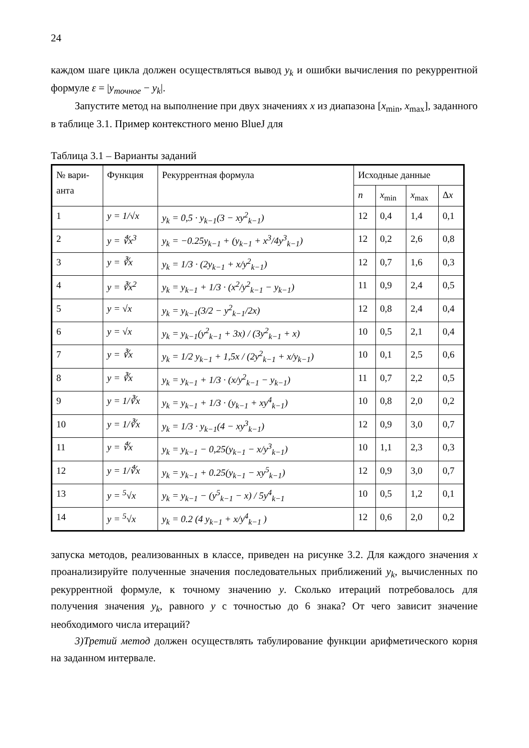24
каждом шаге цикла должен осуществляться вывод y<sub>k</sub> и ошибки вычисления по рекуррентной формуле ε = |y<sub>точное</sub> − y<sub>k</sub>|.
Запустите метод на выполнение при двух значениях x из диапазона [x<sub>min</sub>, x<sub>max</sub>], заданного в таблице 3.1. Пример контекстного меню BlueJ для
Таблица 3.1 – Варианты заданий
| № вари- анта | Функция | Рекуррентная формула | Исходные данные | | | |
| --- | --- | --- | --- | --- | --- | --- |
| | | | n | x<sub>min</sub> | x<sub>max</sub> | Δ x |
| 1 | y = 1/√x | y<sub>k</sub> = 0,5 · y<sub>k−1</sub>(3 − xy<sup>2</sup><sub>k−1</sub>) | 12 | 0,4 | 1,4 | 0,1 |
| 2 | y = ∜x<sup>3</sup> | y<sub>k</sub> = −0.25y<sub>k−1</sub> + (y<sub>k−1</sub> + x<sup>3</sup>/4y<sup>3</sup><sub>k−1</sub>) | 12 | 0,2 | 2,6 | 0,8 |
| 3 | y = ∛x | y<sub>k</sub> = 1/3 · (2y<sub>k−1</sub> + x/y<sup>2</sup><sub>k−1</sub>) | 12 | 0,7 | 1,6 | 0,3 |
| 4 | y = ∛x<sup>2</sup> | y<sub>k</sub> = y<sub>k−1</sub> + 1/3 · (x<sup>2</sup>/y<sup>2</sup><sub>k−1</sub> − y<sub>k−1</sub>) | 11 | 0,9 | 2,4 | 0,5 |
| 5 | y = √x | y<sub>k</sub> = y<sub>k−1</sub>(3/2 − y<sup>2</sup><sub>k−1</sub>/2x) | 12 | 0,8 | 2,4 | 0,4 |
| 6 | y = √x | y<sub>k</sub> = y<sub>k−1</sub>(y<sup>2</sup><sub>k−1</sub> + 3x) / (3y<sup>2</sup><sub>k−1</sub> + x) | 10 | 0,5 | 2,1 | 0,4 |
| 7 | y = ∛x | y<sub>k</sub> = 1/2 y<sub>k−1</sub> + 1,5x / (2y<sup>2</sup><sub>k−1</sub> + x/y<sub>k−1</sub>) | 10 | 0,1 | 2,5 | 0,6 |
| 8 | y = ∛x | y<sub>k</sub> = y<sub>k−1</sub> + 1/3 · (x/y<sup>2</sup><sub>k−1</sub> − y<sub>k−1</sub>) | 11 | 0,7 | 2,2 | 0,5 |
| 9 | y = 1/∛x | y<sub>k</sub> = y<sub>k−1</sub> + 1/3 · (y<sub>k−1</sub> + xy<sup>4</sup><sub>k−1</sub>) | 10 | 0,8 | 2,0 | 0,2 |
| 10 | y = 1/∛x | y<sub>k</sub> = 1/3 · y<sub>k−1</sub>(4 − xy<sup>3</sup><sub>k−1</sub>) | 12 | 0,9 | 3,0 | 0,7 |
| 11 | y = ∜x | y<sub>k</sub> = y<sub>k−1</sub> − 0,25(y<sub>k−1</sub> − x/y<sup>3</sup><sub>k−1</sub>) | 10 | 1,1 | 2,3 | 0,3 |
| 12 | y = 1/∜x | y<sub>k</sub> = y<sub>k−1</sub> + 0.25(y<sub>k−1</sub> − xy<sup>5</sup><sub>k−1</sub>) | 12 | 0,9 | 3,0 | 0,7 |
| 13 | y = <sup>5</sup>√x | y<sub>k</sub> = y<sub>k−1</sub> − (y<sup>5</sup><sub>k−1</sub> − x) / 5y<sup>4</sup><sub>k−1</sub> | 10 | 0,5 | 1,2 | 0,1 |
| 14 | y = <sup>5</sup>√x | y<sub>k</sub> = 0.2 (4 y<sub>k−1</sub> + x/y<sup>4</sup><sub>k−1</sub> ) | 12 | 0,6 | 2,0 | 0,2 |
запуска методов, реализованных в классе, приведен на рисунке 3.2. Для каждого значения x проанализируйте полученные значения последовательных приближений y<sub>k</sub>, вычисленных по рекуррентной формуле, к точному значению y. Сколько итераций потребовалось для получения значения y<sub>k</sub>, равного y с точностью до 6 знака? От чего зависит значение необходимого числа итераций?
3)Третий метод должен осуществлять табулирование функции арифметического корня на заданном интервале.